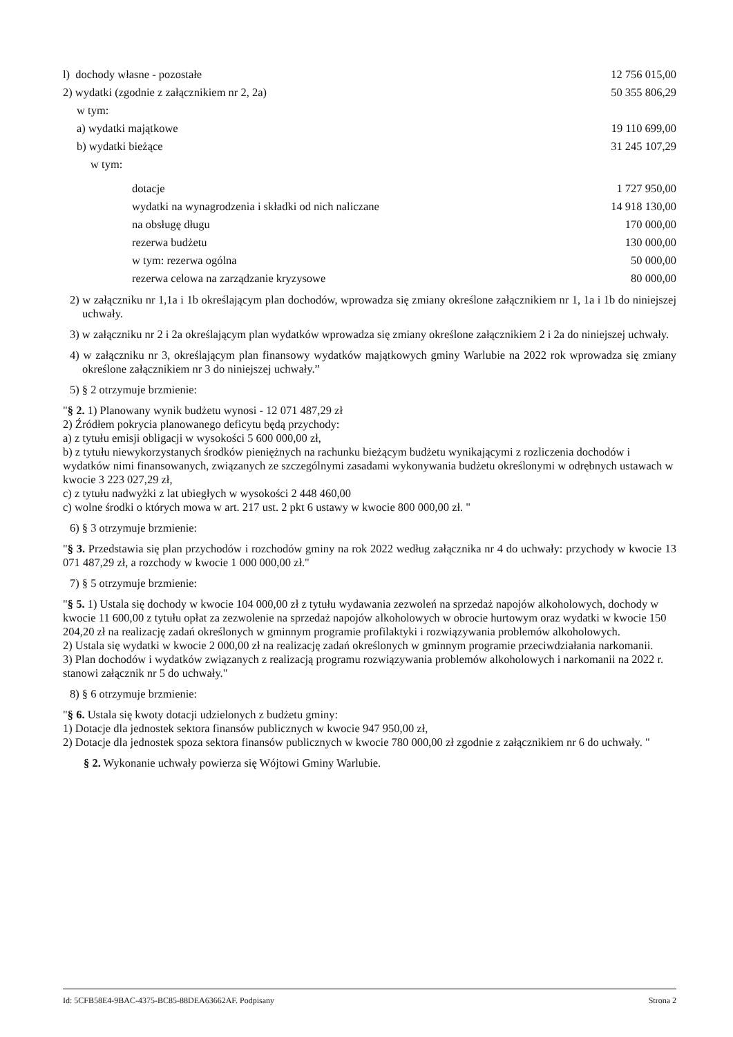| l) dochody własne - pozostałe | 12 756 015,00 |
| 2) wydatki (zgodnie z załącznikiem nr 2, 2a) | 50 355 806,29 |
| w tym: | |
| a) wydatki majątkowe | 19 110 699,00 |
| b) wydatki bieżące | 31 245 107,29 |
| w tym: | |
| dotacje | 1 727 950,00 |
| wydatki na wynagrodzenia i składki od nich naliczane | 14 918 130,00 |
| na obsługę długu | 170 000,00 |
| rezerwa budżetu | 130 000,00 |
| w tym: rezerwa ogólna | 50 000,00 |
| rezerwa celowa na zarządzanie kryzysowe | 80 000,00 |
2) w załączniku nr 1,1a i 1b określającym plan dochodów, wprowadza się zmiany określone załącznikiem nr 1, 1a i 1b do niniejszej uchwały.
3) w załączniku nr 2 i 2a określającym plan wydatków wprowadza się zmiany określone załącznikiem 2 i 2a do niniejszej uchwały.
4) w załączniku nr 3, określającym plan finansowy wydatków majątkowych gminy Warlubie na 2022 rok wprowadza się zmiany określone załącznikiem nr 3 do niniejszej uchwały.”
5) § 2 otrzymuje brzmienie:
"§ 2. 1) Planowany wynik budżetu wynosi - 12 071 487,29 zł
2) Źródłem pokrycia planowanego deficytu będą przychody:
a) z tytułu emisji obligacji w wysokości 5 600 000,00 zł,
b) z tytułu niewykorzystanych środków pieniężnych na rachunku bieżącym budżetu wynikającymi z rozliczenia dochodów i wydatków nimi finansowanych, związanych ze szczególnymi zasadami wykonywania budżetu określonymi w odrębnych ustawach w kwocie 3 223 027,29 zł,
c) z tytułu nadwyżki z lat ubiegłych w wysokości 2 448 460,00
c) wolne środki o których mowa w art. 217 ust. 2 pkt 6 ustawy w kwocie 800 000,00 zł. "
6) § 3 otrzymuje brzmienie:
"§ 3. Przedstawia się plan przychodów i rozchodów gminy na rok 2022 według załącznika nr 4 do uchwały: przychody w kwocie 13 071 487,29 zł, a rozchody w kwocie 1 000 000,00 zł."
7) § 5 otrzymuje brzmienie:
"§ 5. 1) Ustala się dochody w kwocie 104 000,00 zł z tytułu wydawania zezwoleń na sprzedaż napojów alkoholowych, dochody w kwocie 11 600,00 z tytułu opłat za zezwolenie na sprzedaż napojów alkoholowych w obrocie hurtowym oraz wydatki w kwocie 150 204,20 zł na realizację zadań określonych w gminnym programie profilaktyki i rozwiązywania problemów alkoholowych.
2) Ustala się wydatki w kwocie 2 000,00 zł na realizację zadań określonych w gminnym programie przeciwdziałania narkomanii.
3) Plan dochodów i wydatków związanych z realizacją programu rozwiązywania problemów alkoholowych i narkomanii na 2022 r. stanowi załącznik nr 5 do uchwały."
8) § 6 otrzymuje brzmienie:
"§ 6. Ustala się kwoty dotacji udzielonych z budżetu gminy:
1) Dotacje dla jednostek sektora finansów publicznych w kwocie 947 950,00 zł,
2) Dotacje dla jednostek spoza sektora finansów publicznych w kwocie 780 000,00 zł zgodnie z załącznikiem nr 6 do uchwały. "
§ 2. Wykonanie uchwały powierza się Wójtowi Gminy Warlubie.
Id: 5CFB58E4-9BAC-4375-BC85-88DEA63662AF. Podpisany Strona 2